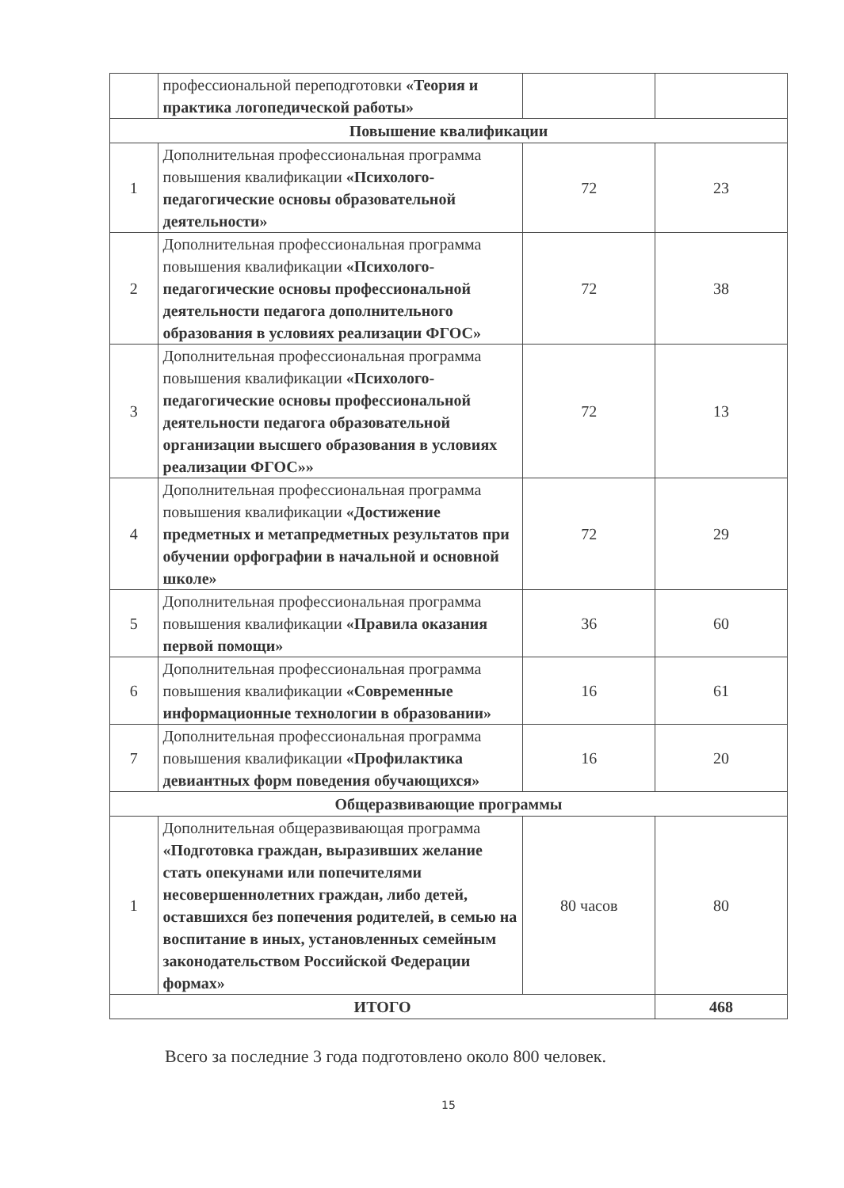| | профессиональной переподготовки «Теория и практика логопедической работы» | | |
| Повышение квалификации | | | |
| 1 | Дополнительная профессиональная программа повышения квалификации «Психолого-педагогические основы образовательной деятельности» | 72 | 23 |
| 2 | Дополнительная профессиональная программа повышения квалификации «Психолого-педагогические основы профессиональной деятельности педагога дополнительного образования в условиях реализации ФГОС» | 72 | 38 |
| 3 | Дополнительная профессиональная программа повышения квалификации «Психолого-педагогические основы профессиональной деятельности педагога образовательной организации высшего образования в условиях реализации ФГОС»» | 72 | 13 |
| 4 | Дополнительная профессиональная программа повышения квалификации «Достижение предметных и метапредметных результатов при обучении орфографии в начальной и основной школе» | 72 | 29 |
| 5 | Дополнительная профессиональная программа повышения квалификации «Правила оказания первой помощи» | 36 | 60 |
| 6 | Дополнительная профессиональная программа повышения квалификации «Современные информационные технологии в образовании» | 16 | 61 |
| 7 | Дополнительная профессиональная программа повышения квалификации «Профилактика девиантных форм поведения обучающихся» | 16 | 20 |
| Общеразвивающие программы | | | |
| 1 | Дополнительная общеразвивающая программа «Подготовка граждан, выразивших желание стать опекунами или попечителями несовершеннолетних граждан, либо детей, оставшихся без попечения родителей, в семью на воспитание в иных, установленных семейным законодательством Российской Федерации формах» | 80 часов | 80 |
| ИТОГО | | | 468 |
Всего за последние 3 года подготовлено около 800 человек.
15